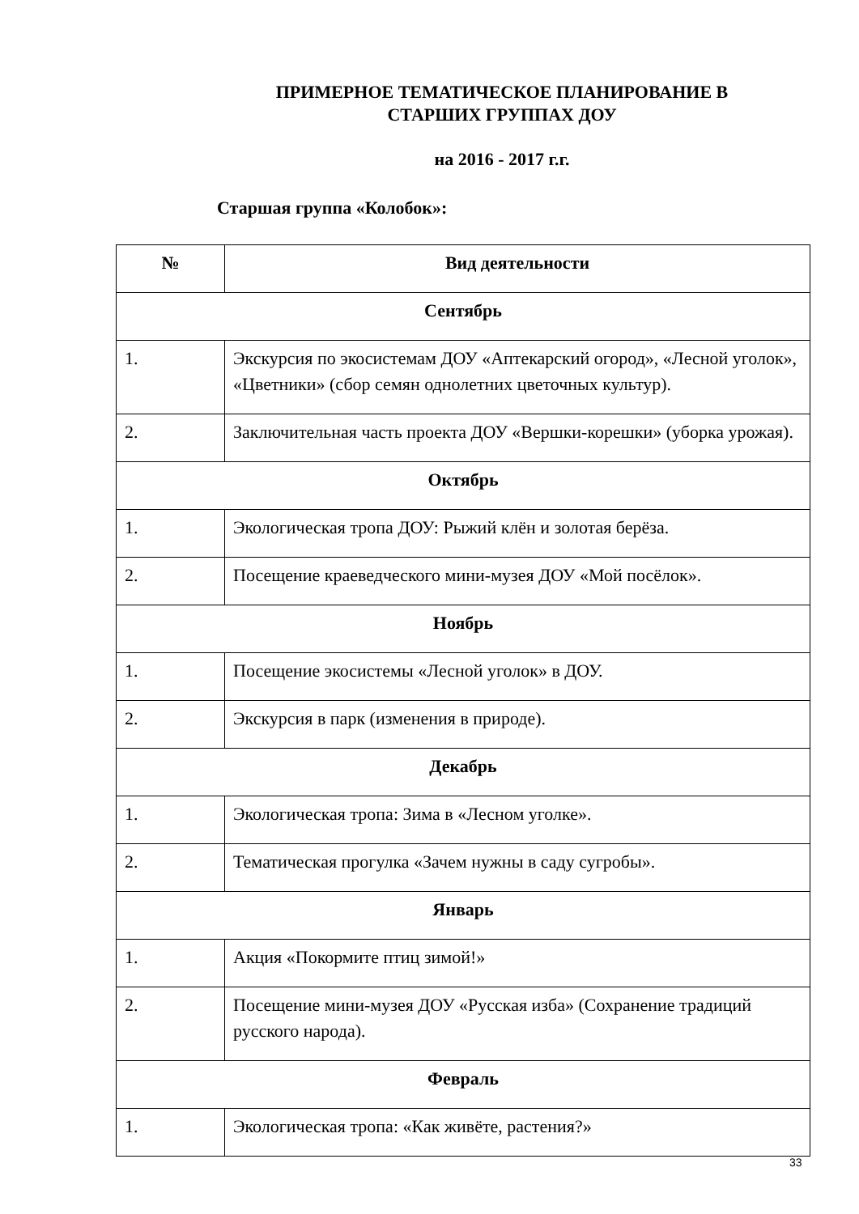ПРИМЕРНОЕ ТЕМАТИЧЕСКОЕ ПЛАНИРОВАНИЕ В СТАРШИХ ГРУППАХ ДОУ
на 2016 - 2017 г.г.
Старшая группа «Колобок»:
| № | Вид деятельности |
| --- | --- |
| Сентябрь | |
| 1. | Экскурсия по экосистемам ДОУ «Аптекарский огород», «Лесной уголок», «Цветники» (сбор семян однолетних цветочных культур). |
| 2. | Заключительная часть проекта ДОУ «Вершки-корешки» (уборка урожая). |
| Октябрь | |
| 1. | Экологическая тропа ДОУ: Рыжий клён и золотая берёза. |
| 2. | Посещение краеведческого мини-музея ДОУ «Мой посёлок». |
| Ноябрь | |
| 1. | Посещение экосистемы «Лесной уголок» в ДОУ. |
| 2. | Экскурсия в парк (изменения в природе). |
| Декабрь | |
| 1. | Экологическая тропа: Зима в «Лесном уголке». |
| 2. | Тематическая прогулка «Зачем нужны в саду сугробы». |
| Январь | |
| 1. | Акция «Покормите птиц зимой!» |
| 2. | Посещение мини-музея ДОУ «Русская изба» (Сохранение традиций русского народа). |
| Февраль | |
| 1. | Экологическая тропа: «Как живёте, растения?» |
33